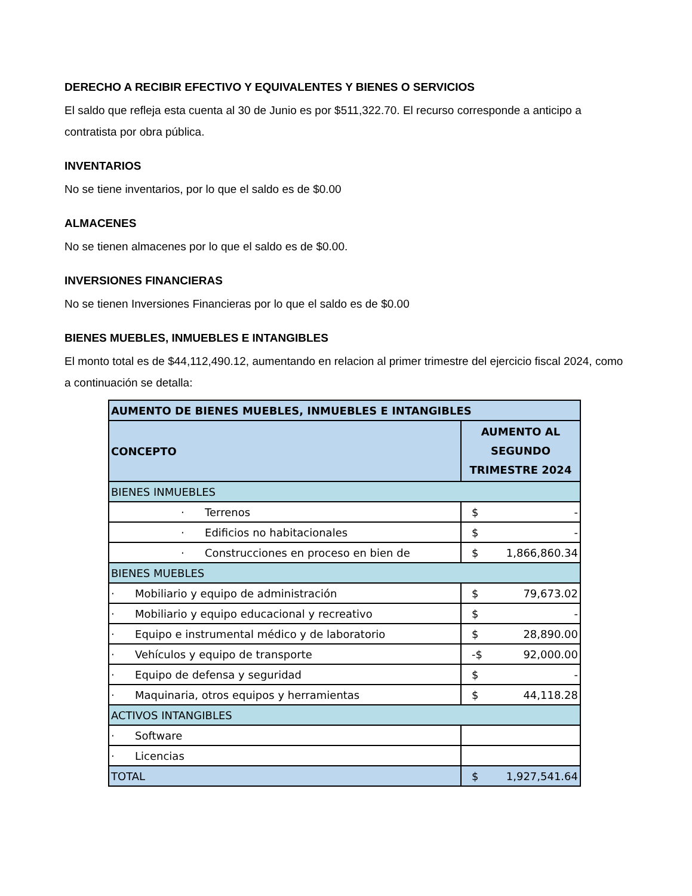DERECHO A RECIBIR EFECTIVO Y EQUIVALENTES Y BIENES O SERVICIOS
El saldo que refleja esta cuenta al 30 de Junio es por $511,322.70. El recurso corresponde a anticipo a contratista por obra pública.
INVENTARIOS
No se tiene inventarios, por lo que el saldo es de $0.00
ALMACENES
No se tienen almacenes por lo que el saldo es de $0.00.
INVERSIONES FINANCIERAS
No se tienen Inversiones Financieras por lo que el saldo es de $0.00
BIENES MUEBLES, INMUEBLES E INTANGIBLES
El monto total es de $44,112,490.12, aumentando en relacion al primer trimestre del ejercicio fiscal 2024, como a continuación se detalla:
| AUMENTO DE BIENES MUEBLES, INMUEBLES E INTANGIBLES | |
| --- | --- |
| CONCEPTO | AUMENTO AL SEGUNDO TRIMESTRE 2024 |
| BIENES INMUEBLES | |
| · Terrenos | $ - |
| · Edificios no habitacionales | $ - |
| · Construcciones en proceso en bien de | $ 1,866,860.34 |
| BIENES MUEBLES | |
| · Mobiliario y equipo de administración | $ 79,673.02 |
| · Mobiliario y equipo educacional y recreativo | $ - |
| · Equipo e instrumental médico y de laboratorio | $ 28,890.00 |
| · Vehículos y equipo de transporte | -$ 92,000.00 |
| · Equipo de defensa y seguridad | $ - |
| · Maquinaria, otros equipos y herramientas | $ 44,118.28 |
| ACTIVOS INTANGIBLES | |
| · Software | |
| · Licencias | |
| TOTAL | $ 1,927,541.64 |